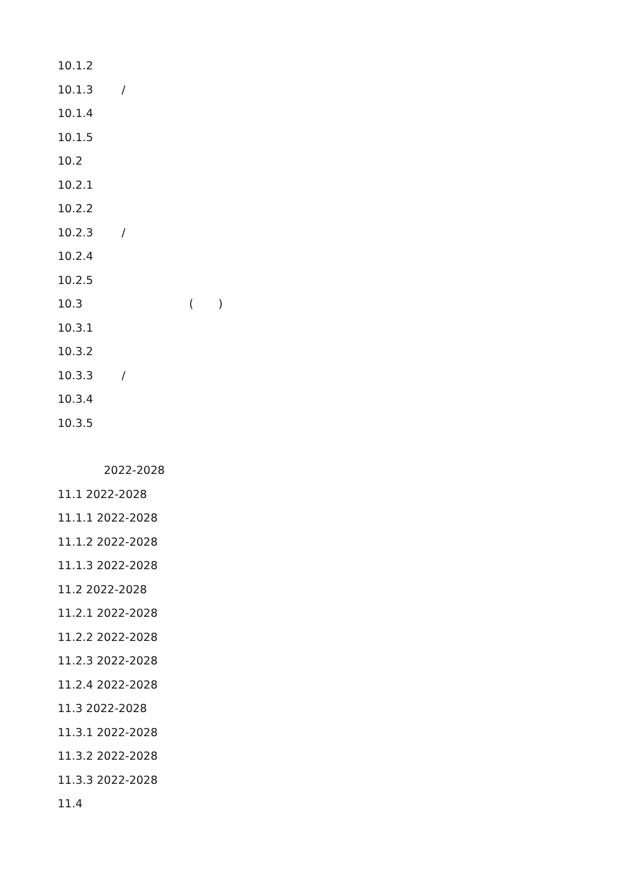10.1.2
10.1.3 /
10.1.4
10.1.5
10.2
10.2.1
10.2.2
10.2.3 /
10.2.4
10.2.5
10.3 ( )
10.3.1
10.3.2
10.3.3 /
10.3.4
10.3.5
2022-2028
11.1 2022-2028
11.1.1 2022-2028
11.1.2 2022-2028
11.1.3 2022-2028
11.2 2022-2028
11.2.1 2022-2028
11.2.2 2022-2028
11.2.3 2022-2028
11.2.4 2022-2028
11.3 2022-2028
11.3.1 2022-2028
11.3.2 2022-2028
11.3.3 2022-2028
11.4